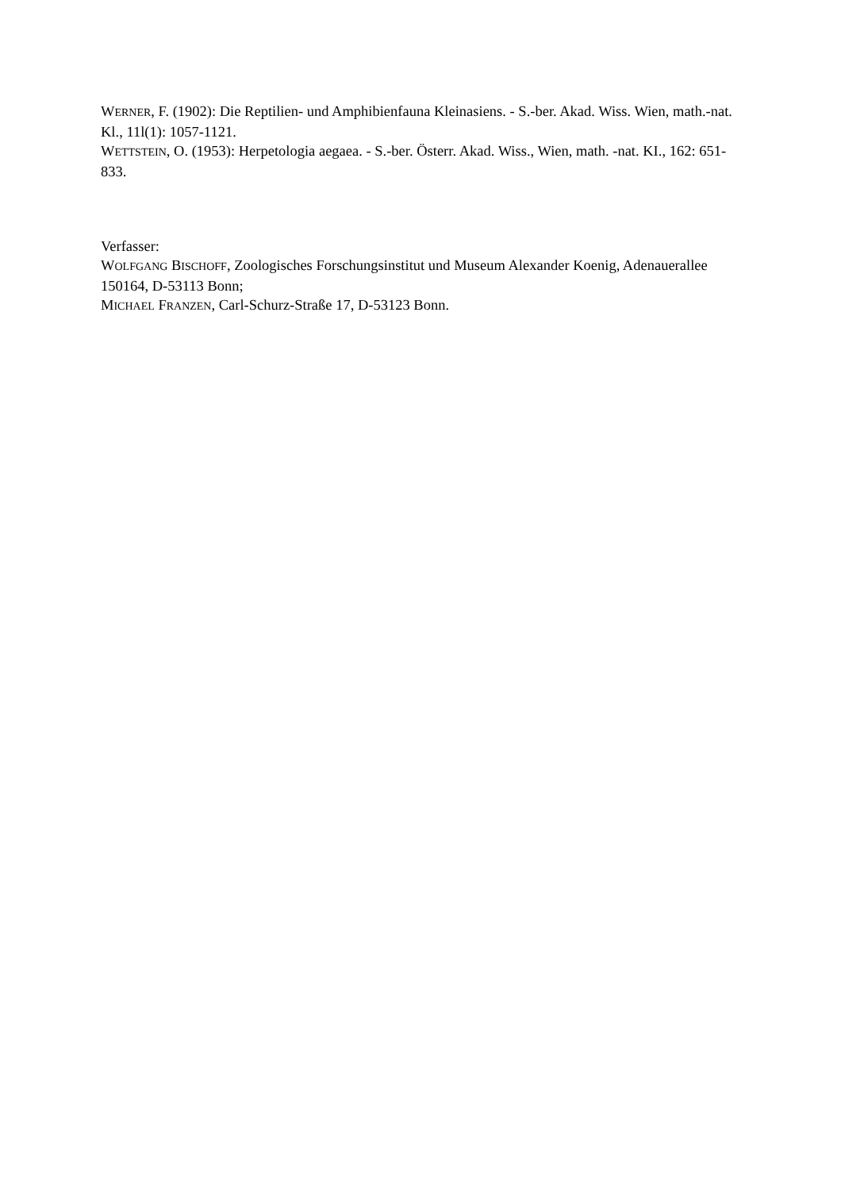WERNER, F. (1902): Die Reptilien- und Amphibienfauna Kleinasiens. - S.-ber. Akad. Wiss. Wien, math.-nat. Kl., 11l(1): 1057-1121.
WETTSTEIN, O. (1953): Herpetologia aegaea. - S.-ber. Österr. Akad. Wiss., Wien, math. -nat. KI., 162: 651-833.
Verfasser:
WOLFGANG BISCHOFF, Zoologisches Forschungsinstitut und Museum Alexander Koenig, Adenauerallee 150164, D-53113 Bonn;
MICHAEL FRANZEN, Carl-Schurz-Straße 17, D-53123 Bonn.